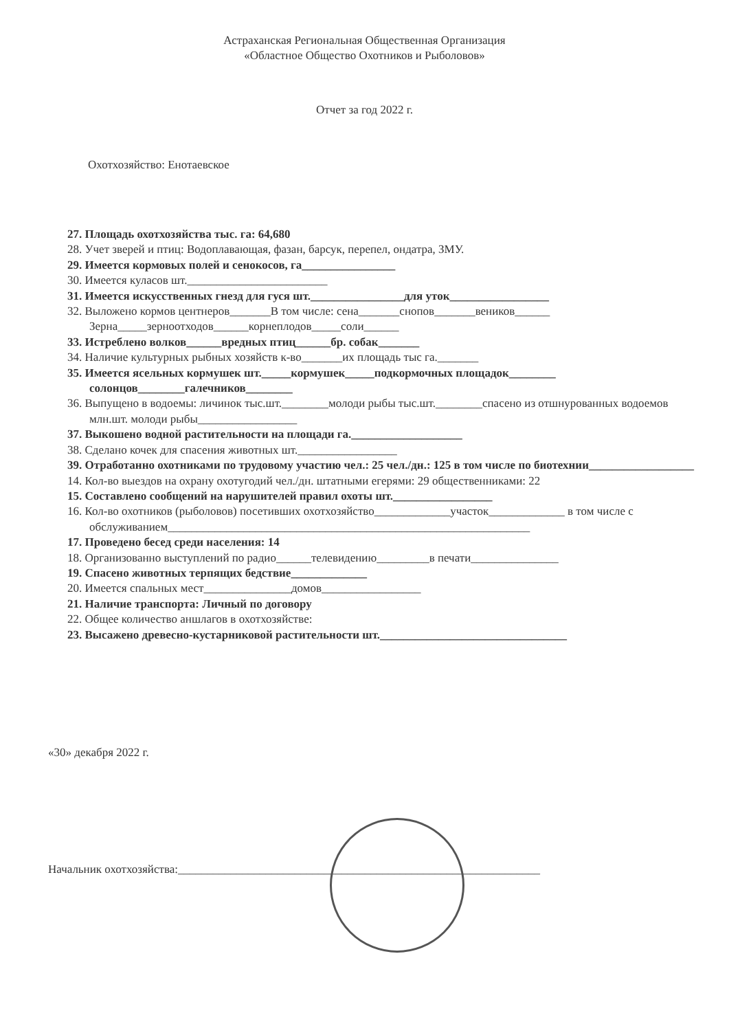Астраханская Региональная Общественная Организация
«Областное Общество Охотников и Рыболовов»
Отчет за год 2022 г.
Охотхозяйство: Енотаевское
27. Площадь охотхозяйства тыс. га: 64,680
28. Учет зверей и птиц: Водоплавающая, фазан, барсук, перепел, ондатра, ЗМУ.
29. Имеется кормовых полей и сенокосов, га________________
30. Имеется куласов шт.________________________
31. Имеется искусственных гнезд для гуся шт.________________для уток_________________
32. Выложено кормов центнеров_______В том числе: сена_______снопов_______веников______ Зерна_____зерноотходов______корнеплодов_____соли______
33. Истреблено волков______вредных птиц______бр. собак_______
34. Наличие культурных рыбных хозяйств к-во_______их площадь тыс га._______
35. Имеется ясельных кормушек шт._____кормушек_____подкормочных площадок________ солонцов________галечников________
36. Выпущено в водоемы: личинок тыс.шт.________молоди рыбы тыс.шт.________спасено из отшнурованных водоемов млн.шт. молоди рыбы_________________
37. Выкошено водной растительности на площади га.___________________
38. Сделано кочек для спасения животных шт._________________
39. Отработанно охотниками по трудовому участию чел.: 25 чел./дн.: 125 в том числе по биотехнии__________________
14. Кол-во выездов на охрану охотугодий чел./дн. штатными егерями: 29 общественниками: 22
15. Составлено сообщений на нарушителей правил охоты шт._________________
16. Кол-во охотников (рыболовов) посетивших охотхозяйство_____________участок_____________ в том числе с обслуживанием______________________________________________________________
17. Проведено бесед среди населения: 14
18. Организованно выступлений по радио______телевидению_________в печати_______________
19. Спасено животных терпящих бедствие_____________
20. Имеется спальных мест_______________домов_________________
21. Наличие транспорта: Личный по договору
22. Общее количество аншлагов в охотхозяйстве:
23. Высажено древесно-кустарниковой растительности шт.________________________________
«30» декабря 2022 г.
Начальник охотхозяйства:______________________________________________________________